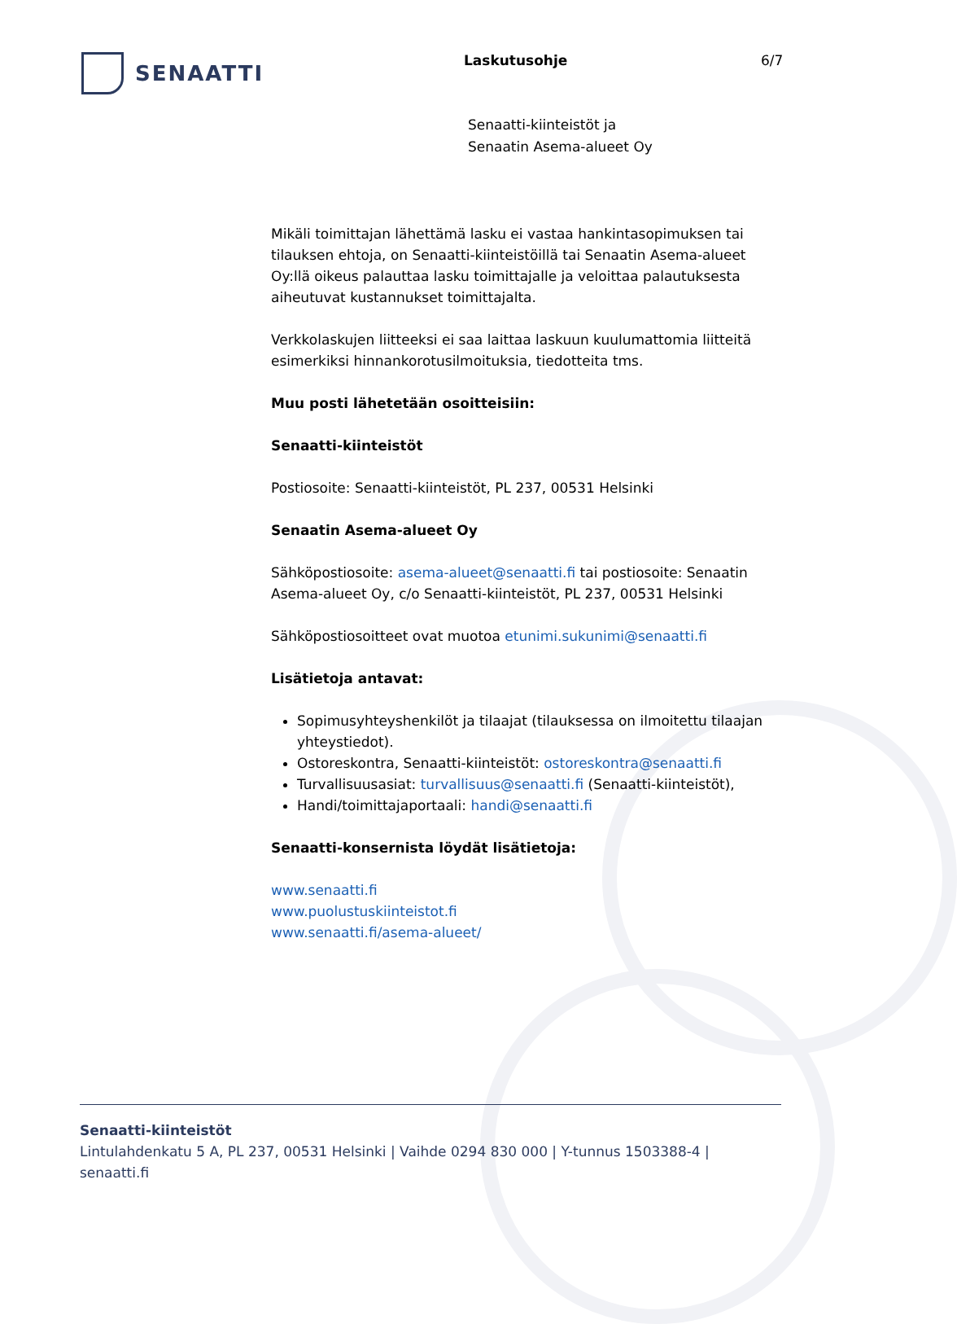SENAATTI
Laskutusohje 6/7
Senaatti-kiinteistöt ja
Senaatin Asema-alueet Oy
Mikäli toimittajan lähettämä lasku ei vastaa hankintasopimuksen tai tilauksen ehtoja, on Senaatti-kiinteistöillä tai Senaatin Asema-alueet Oy:llä oikeus palauttaa lasku toimittajalle ja veloittaa palautuksesta aiheutuvat kustannukset toimittajalta.
Verkkolaskujen liitteeksi ei saa laittaa laskuun kuulumattomia liitteitä esimerkiksi hinnankorotusilmoituksia, tiedotteita tms.
Muu posti lähetetään osoitteisiin:
Senaatti-kiinteistöt
Postiosoite: Senaatti-kiinteistöt, PL 237, 00531 Helsinki
Senaatin Asema-alueet Oy
Sähköpostiosoite: asema-alueet@senaatti.fi tai postiosoite: Senaatin Asema-alueet Oy, c/o Senaatti-kiinteistöt, PL 237, 00531 Helsinki
Sähköpostiosoitteet ovat muotoa etunimi.sukunimi@senaatti.fi
Lisätietoja antavat:
Sopimusyhteyshenkilöt ja tilaajat (tilauksessa on ilmoitettu tilaajan yhteystiedot).
Ostoreskontra, Senaatti-kiinteistöt: ostoreskontra@senaatti.fi
Turvallisuusasiat: turvallisuus@senaatti.fi (Senaatti-kiinteistöt),
Handi/toimittajaportaali: handi@senaatti.fi
Senaatti-konsernista löydät lisätietoja:
www.senaatti.fi
www.puolustuskiinteistot.fi
www.senaatti.fi/asema-alueet/
Senaatti-kiinteistöt
Lintulahdenkatu 5 A, PL 237, 00531 Helsinki | Vaihde 0294 830 000 | Y-tunnus 1503388-4 |
senaatti.fi